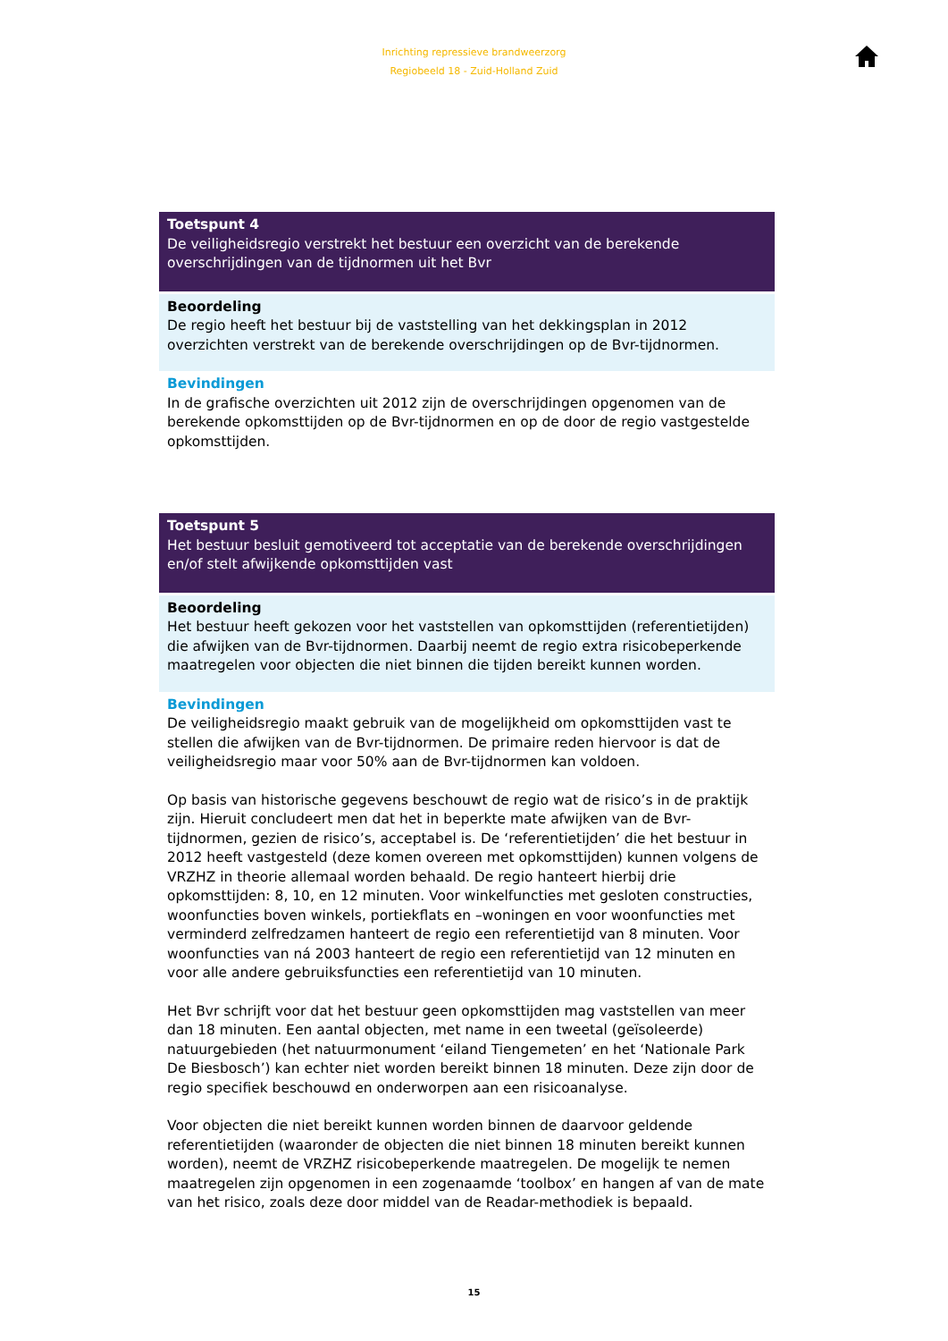Inrichting repressieve brandweerzorg
Regiobeeld 18 - Zuid-Holland Zuid
Toetspunt 4
De veiligheidsregio verstrekt het bestuur een overzicht van de berekende overschrijdingen van de tijdnormen uit het Bvr
Beoordeling
De regio heeft het bestuur bij de vaststelling van het dekkingsplan in 2012 overzichten verstrekt van de berekende overschrijdingen op de Bvr-tijdnormen.
Bevindingen
In de grafische overzichten uit 2012 zijn de overschrijdingen opgenomen van de berekende opkomsttijden op de Bvr-tijdnormen en op de door de regio vastgestelde opkomsttijden.
Toetspunt 5
Het bestuur besluit gemotiveerd tot acceptatie van de berekende overschrijdingen en/of stelt afwijkende opkomsttijden vast
Beoordeling
Het bestuur heeft gekozen voor het vaststellen van opkomsttijden (referentietijden) die afwijken van de Bvr-tijdnormen. Daarbij neemt de regio extra risicobeperkende maatregelen voor objecten die niet binnen die tijden bereikt kunnen worden.
Bevindingen
De veiligheidsregio maakt gebruik van de mogelijkheid om opkomsttijden vast te stellen die afwijken van de Bvr-tijdnormen. De primaire reden hiervoor is dat de veiligheidsregio maar voor 50% aan de Bvr-tijdnormen kan voldoen.
Op basis van historische gegevens beschouwt de regio wat de risico’s in de praktijk zijn. Hieruit concludeert men dat het in beperkte mate afwijken van de Bvr-tijdnormen, gezien de risico’s, acceptabel is. De ‘referentietijden’ die het bestuur in 2012 heeft vastgesteld (deze komen overeen met opkomsttijden) kunnen volgens de VRZHZ in theorie allemaal worden behaald. De regio hanteert hierbij drie opkomsttijden: 8, 10, en 12 minuten. Voor winkelfuncties met gesloten constructies, woonfuncties boven winkels, portiekflats en –woningen en voor woonfuncties met verminderd zelfredzamen hanteert de regio een referentietijd van 8 minuten. Voor woonfuncties van ná 2003 hanteert de regio een referentietijd van 12 minuten en voor alle andere gebruiksfuncties een referentietijd van 10 minuten.
Het Bvr schrijft voor dat het bestuur geen opkomsttijden mag vaststellen van meer dan 18 minuten. Een aantal objecten, met name in een tweetal (geïsoleerde) natuurgebieden (het natuurmonument ‘eiland Tiengemeten’ en het ‘Nationale Park De Biesbosch’) kan echter niet worden bereikt binnen 18 minuten. Deze zijn door de regio specifiek beschouwd en onderworpen aan een risicoanalyse.
Voor objecten die niet bereikt kunnen worden binnen de daarvoor geldende referentietijden (waaronder de objecten die niet binnen 18 minuten bereikt kunnen worden), neemt de VRZHZ risicobeperkende maatregelen. De mogelijk te nemen maatregelen zijn opgenomen in een zogenaamde ‘toolbox’ en hangen af van de mate van het risico, zoals deze door middel van de Readar-methodiek is bepaald.
15